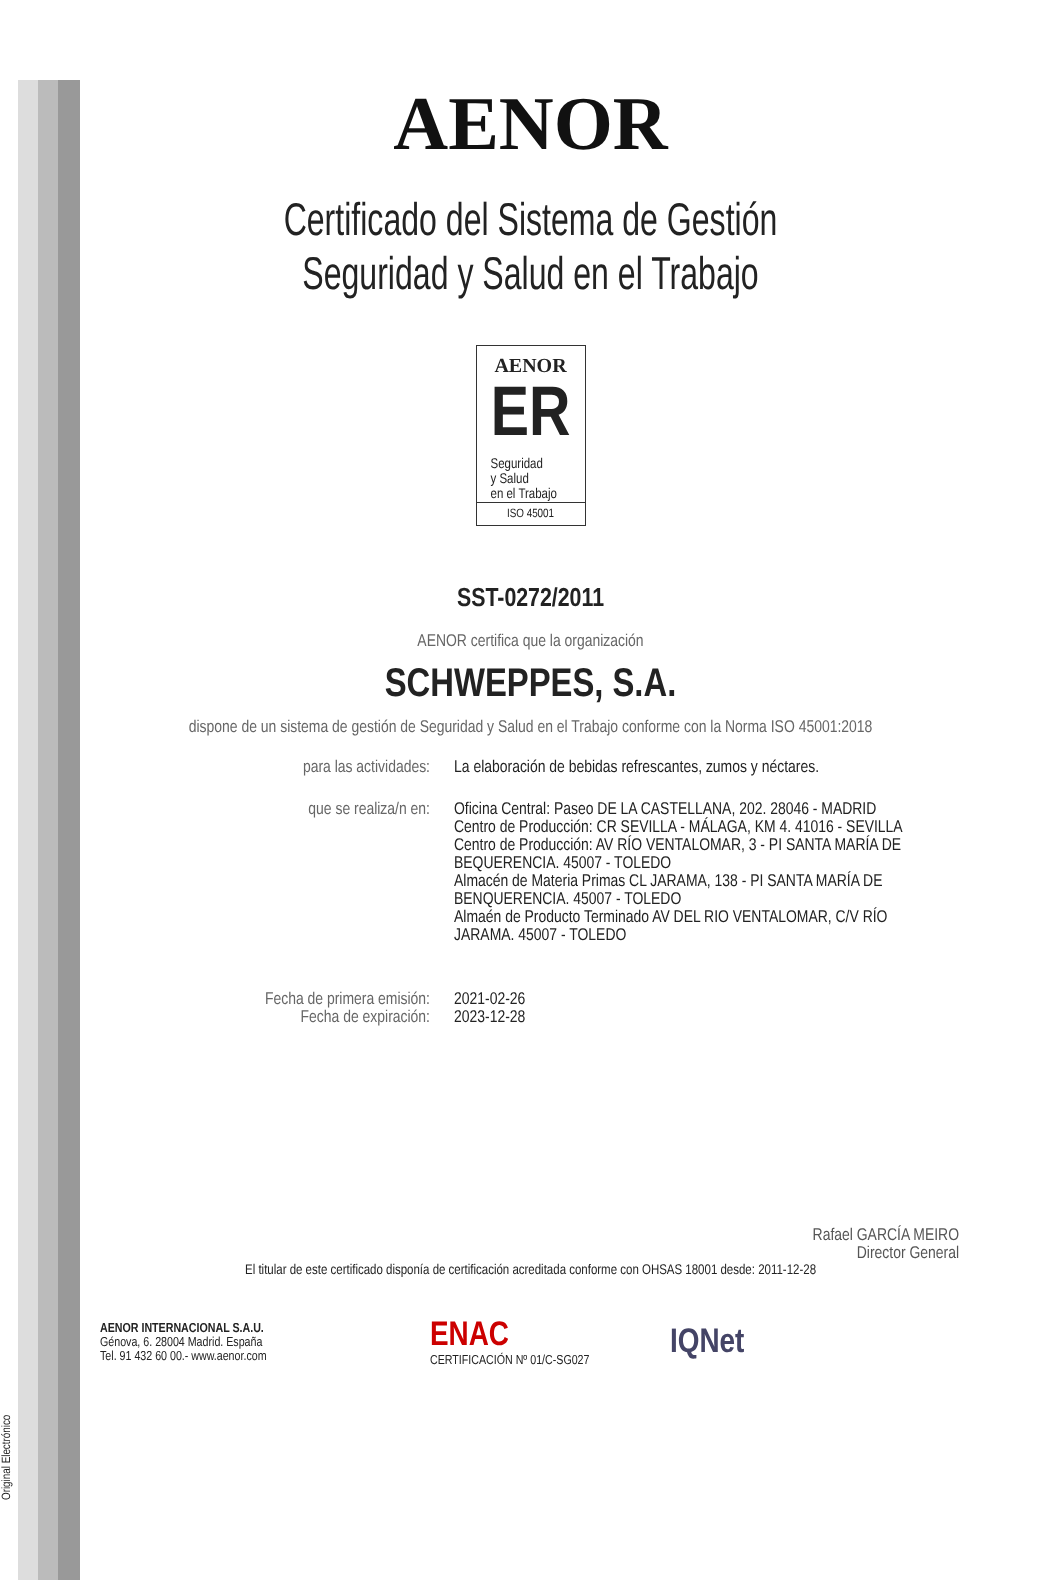Original Electrónico
AENOR
Certificado del Sistema de Gestión
Seguridad y Salud en el Trabajo
AENOR
ER
Seguridad
y Salud
en el Trabajo
ISO 45001
SST-0272/2011
AENOR certifica que la organización
SCHWEPPES, S.A.
dispone de un sistema de gestión de Seguridad y Salud en el Trabajo conforme con la Norma ISO 45001:2018
para las actividades: La elaboración de bebidas refrescantes, zumos y néctares.
que se realiza/n en: Oficina Central: Paseo DE LA CASTELLANA, 202. 28046 - MADRID
Centro de Producción: CR SEVILLA - MÁLAGA, KM 4. 41016 - SEVILLA
Centro de Producción: AV RÍO VENTALOMAR, 3 - PI SANTA MARÍA DE BEQUERENCIA. 45007 - TOLEDO
Almacén de Materia Primas CL JARAMA, 138 - PI SANTA MARÍA DE BENQUERENCIA. 45007 - TOLEDO
Almaén de Producto Terminado AV DEL RIO VENTALOMAR, C/V RÍO JARAMA. 45007 - TOLEDO
Fecha de primera emisión:
Fecha de expiración:
2021-02-26
2023-12-28
Rafael GARCÍA MEIRO
Director General
El titular de este certificado disponía de certificación acreditada conforme con OHSAS 18001 desde: 2011-12-28
AENOR INTERNACIONAL S.A.U.
Génova, 6. 28004 Madrid. España
Tel. 91 432 60 00.- www.aenor.com
ENAC
CERTIFICACIÓN Nº 01/C-SG027
IQNet